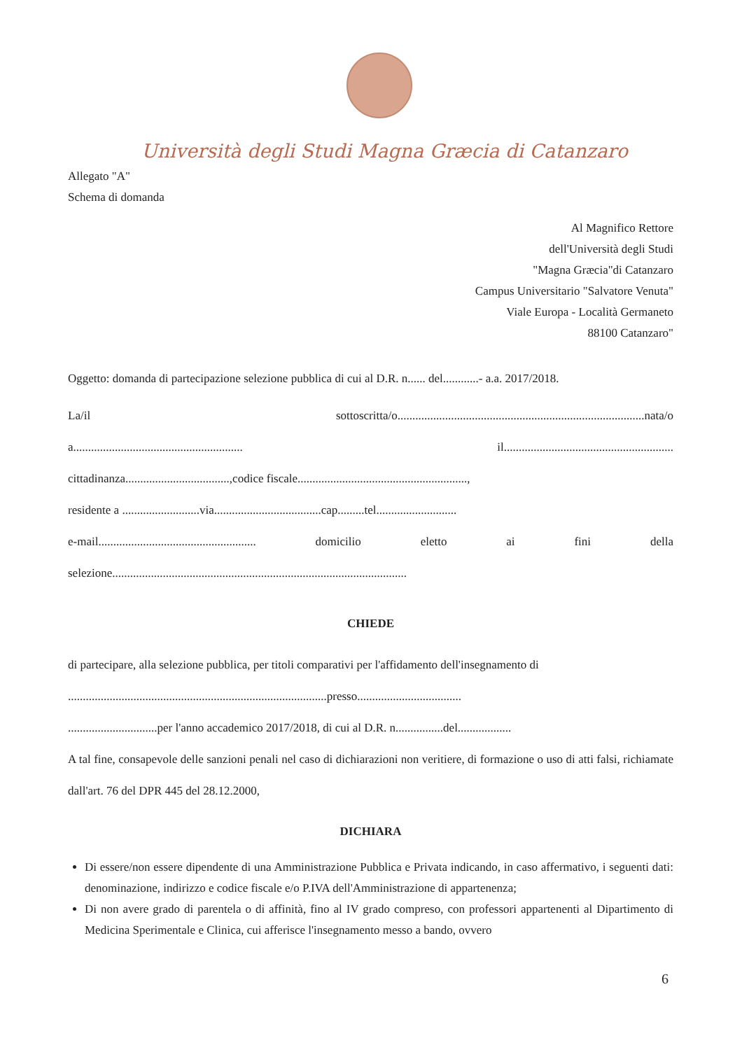Università degli Studi Magna Græcia di Catanzaro
Allegato "A"
Schema di domanda
Al Magnifico Rettore
dell'Università degli Studi
"Magna Græcia"di Catanzaro
Campus Universitario "Salvatore Venuta"
Viale Europa - Località Germaneto
88100 Catanzaro"
Oggetto: domanda di partecipazione selezione pubblica di cui al D.R. n...... del............- a.a. 2017/2018.
La/il sottoscritta/o...................................................................................nata/o
a......................................................... il.........................................................
cittadinanza...................................,codice fiscale.........................................................,
residente a ..........................via....................................cap.........tel...........................
e-mail..................................................... domicilio eletto ai fini della
selezione...................................................................................................
CHIEDE
di partecipare, alla selezione pubblica, per titoli comparativi per l'affidamento dell'insegnamento di
.......................................................................................presso...................................
..............................per l'anno accademico 2017/2018, di cui al D.R. n................del..................
A tal fine, consapevole delle sanzioni penali nel caso di dichiarazioni non veritiere, di formazione o uso di atti falsi, richiamate dall'art. 76 del DPR 445 del 28.12.2000,
DICHIARA
Di essere/non essere dipendente di una Amministrazione Pubblica e Privata indicando, in caso affermativo, i seguenti dati: denominazione, indirizzo e codice fiscale e/o P.IVA dell'Amministrazione di appartenenza;
Di non avere grado di parentela o di affinità, fino al IV grado compreso, con professori appartenenti al Dipartimento di Medicina Sperimentale e Clinica, cui afferisce l'insegnamento messo a bando, ovvero
6